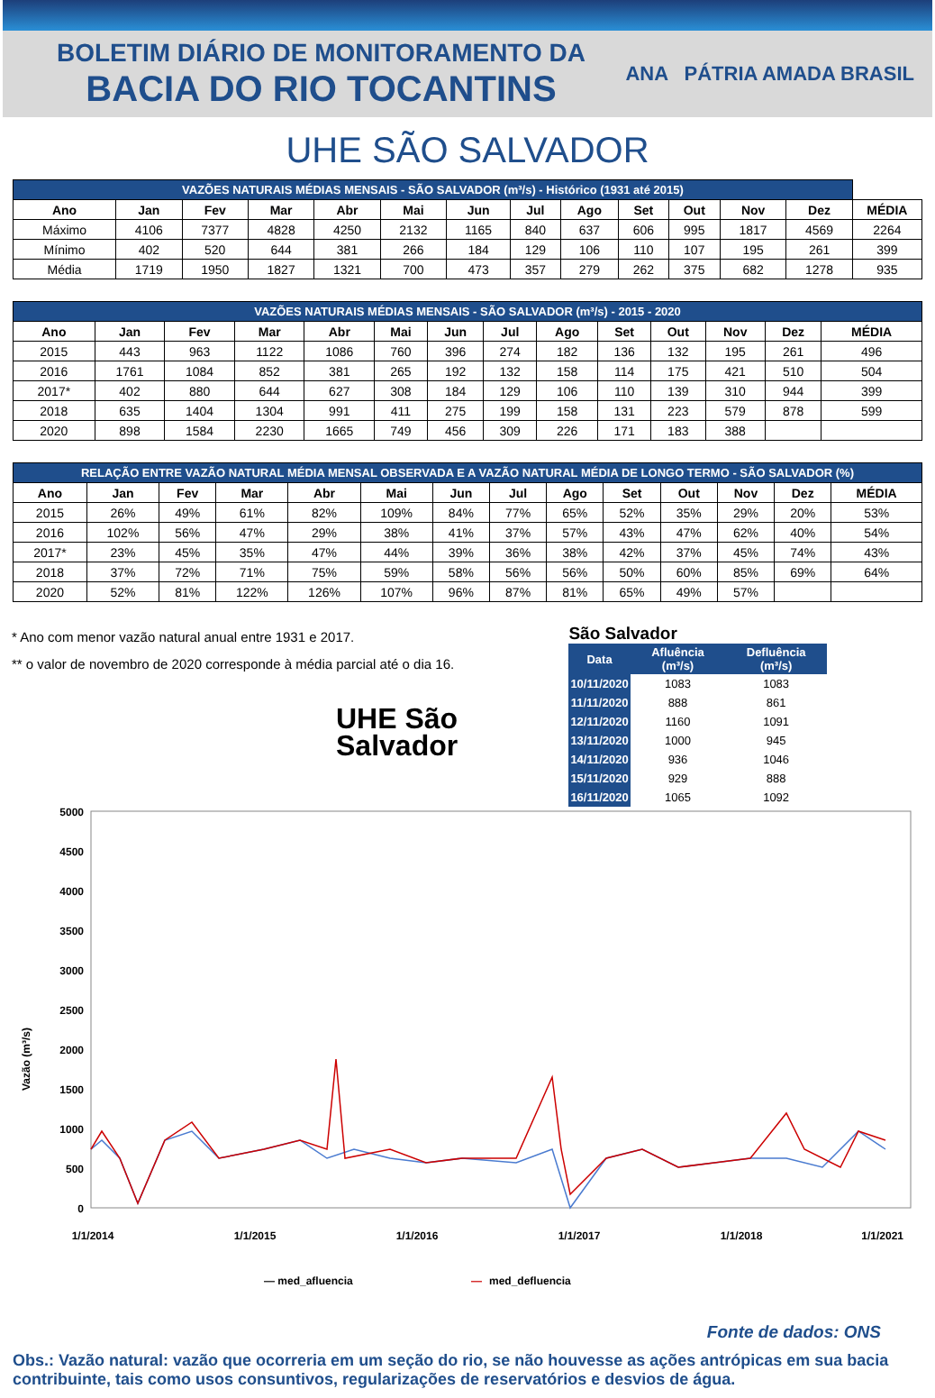BOLETIM DIÁRIO DE MONITORAMENTO DA
BACIA DO RIO TOCANTINS
ANA PÁTRIA AMADA BRASIL
UHE SÃO SALVADOR
| VAZÕES NATURAIS MÉDIAS MENSAIS - SÃO SALVADOR (m³/s) - Histórico (1931 até 2015) | | | | | | | | | | | | | |
| --- | --- | --- | --- | --- | --- | --- | --- | --- | --- | --- | --- | --- | --- |
| Ano | Jan | Fev | Mar | Abr | Mai | Jun | Jul | Ago | Set | Out | Nov | Dez | MÉDIA |
| Máximo | 4106 | 7377 | 4828 | 4250 | 2132 | 1165 | 840 | 637 | 606 | 995 | 1817 | 4569 | 2264 |
| Mínimo | 402 | 520 | 644 | 381 | 266 | 184 | 129 | 106 | 110 | 107 | 195 | 261 | 399 |
| Média | 1719 | 1950 | 1827 | 1321 | 700 | 473 | 357 | 279 | 262 | 375 | 682 | 1278 | 935 |
| VAZÕES NATURAIS MÉDIAS MENSAIS - SÃO SALVADOR (m³/s) - 2015 - 2020 | | | | | | | | | | | | | |
| --- | --- | --- | --- | --- | --- | --- | --- | --- | --- | --- | --- | --- | --- |
| Ano | Jan | Fev | Mar | Abr | Mai | Jun | Jul | Ago | Set | Out | Nov | Dez | MÉDIA |
| 2015 | 443 | 963 | 1122 | 1086 | 760 | 396 | 274 | 182 | 136 | 132 | 195 | 261 | 496 |
| 2016 | 1761 | 1084 | 852 | 381 | 265 | 192 | 132 | 158 | 114 | 175 | 421 | 510 | 504 |
| 2017* | 402 | 880 | 644 | 627 | 308 | 184 | 129 | 106 | 110 | 139 | 310 | 944 | 399 |
| 2018 | 635 | 1404 | 1304 | 991 | 411 | 275 | 199 | 158 | 131 | 223 | 579 | 878 | 599 |
| 2020 | 898 | 1584 | 2230 | 1665 | 749 | 456 | 309 | 226 | 171 | 183 | 388 | | |
| RELAÇÃO ENTRE VAZÃO NATURAL MÉDIA MENSAL OBSERVADA E A VAZÃO NATURAL MÉDIA DE LONGO TERMO - SÃO SALVADOR (%) | | | | | | | | | | | | | |
| --- | --- | --- | --- | --- | --- | --- | --- | --- | --- | --- | --- | --- | --- |
| Ano | Jan | Fev | Mar | Abr | Mai | Jun | Jul | Ago | Set | Out | Nov | Dez | MÉDIA |
| 2015 | 26% | 49% | 61% | 82% | 109% | 84% | 77% | 65% | 52% | 35% | 29% | 20% | 53% |
| 2016 | 102% | 56% | 47% | 29% | 38% | 41% | 37% | 57% | 43% | 47% | 62% | 40% | 54% |
| 2017* | 23% | 45% | 35% | 47% | 44% | 39% | 36% | 38% | 42% | 37% | 45% | 74% | 43% |
| 2018 | 37% | 72% | 71% | 75% | 59% | 58% | 56% | 56% | 50% | 60% | 85% | 69% | 64% |
| 2020 | 52% | 81% | 122% | 126% | 107% | 96% | 87% | 81% | 65% | 49% | 57% | | |
* Ano com menor vazão natural anual entre 1931 e 2017.
** o valor de novembro de 2020 corresponde à média parcial até o dia 16.
UHE São Salvador
São Salvador
| Data | Afluência (m³/s) | Defluência (m³/s) |
| --- | --- | --- |
| 10/11/2020 | 1083 | 1083 |
| 11/11/2020 | 888 | 861 |
| 12/11/2020 | 1160 | 1091 |
| 13/11/2020 | 1000 | 945 |
| 14/11/2020 | 936 | 1046 |
| 15/11/2020 | 929 | 888 |
| 16/11/2020 | 1065 | 1092 |
Vazão (m³/s)
5000
4500
4000
3500
3000
2500
2000
1500
1000
500
0
1/1/2014
1/1/2015
1/1/2016
1/1/2017
1/1/2018
1/1/2021
— med_afluencia
—
med_defluencia
Fonte de dados: ONS
Obs.: Vazão natural: vazão que ocorreria em um seção do rio, se não houvesse as ações antrópicas em sua bacia contribuinte, tais como usos consuntivos, regularizações de reservatórios e desvios de água.